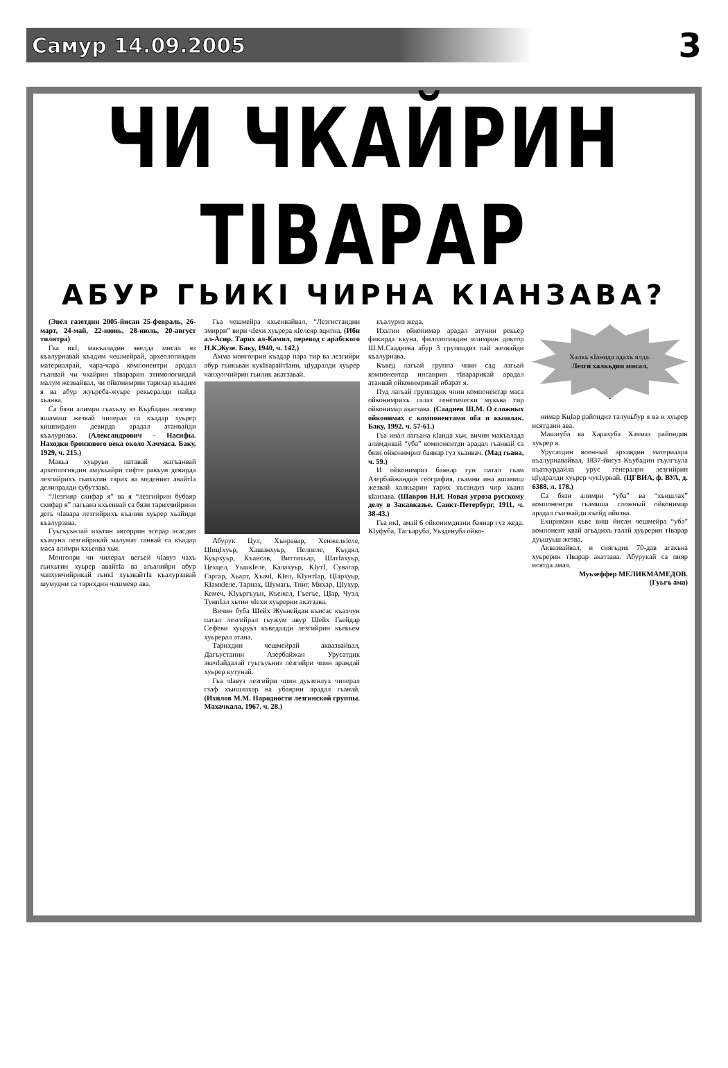Самур 14.09.2005 3
ЧИ ЧКАЙРИН ТIВАРАР
АБУР ГЬИКI ЧИРНА КIАНЗАВА?
(Эвел газетдин 2005-йисан 25-февраль, 26-март, 24-май, 22-июнь, 28-июль, 20-август тилитра)
Гьа икI, макъаладин эвелда мисал яз къалурнавай къадим чешмейрай, археологиядин материалрай, чара-чара компонентри арадал гъанвай чи чкайрин тIварарин этимологиядай малум жезвайвал, чи ойконимрин тарихар къадим я ва абур жуьреба-жуьре рекьералди пайда хьанва.
Са бязи алимри гьахьлу яз Къубадин лезгияр яшамиш жезвай чилерал са къадар хуьрер кишпирдин девирда арадал атанвайди къалурнава. (Александрович - Насифы. Находки бронзового века около Хачмаса. Баку, 1929, ч. 215.)
Макьа хуьруьн патавай жагъанвай археологиядин амукьайри сифте ракьун девирда лезгийрихъ гьихьтин тарих ва меденият авайтIа делилралди субутзава.
“Лезгияр скифар я” ва я “лезгийрин бубаяр скифар я” лагьана кхьенвай са бязи тарихчийрини дегь чIавара лезгийрихъ къалин хуьрер хьайиди къалурзава.
Гуьгъуьнлай ихьтин авторрин эсерар асасдиз къачуна лезгийрикай малумат ганвай са къадар маса алимри кхьенва хьи.
Монголри чи чилерал вегьей чIавуз чахъ гьихьтин хуьрер авайтIа ва агьалийри абур чапхунчийрикай гьикI хуьзвайтIа къалурзавай шумудни са тарихдин чешмеяр ава.
Гьа чешмейра кхьенвайвал, “Лезгистандин эмирри” вири чIехи хуьрера кIелеяр эцигна. (Ибн ал-Асир. Тарих ал-Камил, перевод с арабского Н.К.Жузе. Баку, 1940, ч. 142.)
Амма монголрин къадар пара тир ва лезгийри абур гьикьван кукIварайтIани, цIудралди хуьрер чапхунчийрин гьилик акатзавай.
Абурук Цул, Хъиравар, Хенжелкlеле, ЦIицIхуьр, Хашанхуьр, Пелпеле, Къудял, Куьрхуьр, Къансав, Виттихьар, ШатIахуьр, Цехцел, УьшкIеле, Калахуьр, КIутI, Сувагар, Гаргар, Хьарт, ХъачI, КIел, КIунтIар, ЦIархуьр, КIамкIеле, Тарнах, Шумагь, Тпиг, Михар, ЦIухур, Кемеч, КIуьргъуьн, Къежел, Гъегъе, ЦIар, Чуэл, ТунпIал хьтин чIехи хуьрерни акатзава.
Вичин буба Шейх Жуьнейдан къисас къахчун патал лезгийрал гьужум авур Шейх Гьейдар Сефеви хуьруьз къведалди лезгийрин кьекьем хуьрерал атана.
Тарихдин чешмейрай аквазвайвал, Дагъустанни Азербайжан Урусатдик экечIайдалай гуьгъуьниз лезгийри чпин арандай хуьрер кутунай.
Гьа чIавуз лезгийри чпин дуьзенлух чилерал гзаф хъишлахар ва убаярни арадал гьанай. (Ихилов М.М. Народности лезгинской группы. Махачкала, 1967. ч. 28.)
къалуриз жеда.
Ихьтин ойконимар арадал атунин рекьер фикирда кьуна, филологиядин илимрин доктор Ш.М.Саадиева абур 3 группадиз пай жезвайди къалурнава.
Къвед лагьай группа чпин сад лагьай компонентар инсанрин тIварарикай арадал атанвай ойконимрикай ибарат я.
Пуд лагьай группадик чпин компонентар маса ойконимрихъ галаз генетически мукьва тир ойконимар акатзава. (Саадиев Ш.М. О сложных ойконимах с компонентами оба и кышлак. Баку, 1992. ч. 57-61.)
Гьа инал лагьана кIанда хьи, вичин макъалада алимдивай “уба” компонентди арадал гьанвай са бязи ойконимриз баянар гуз хьанвач. (Мад гьана, ч. 59.)
И ойконимриз баянар гун патал гьам Азербайжандин география, гьамни ина яшамиш жезвай халкьарин тарих хъсандиз чир хьана кIанзава. (Шавров Н.И. Новая угроза русскому делу в Закавказье. Санкт-Петербург, 1911, ч. 38-43.)
Гьа икI, амай 6 ойконимдизни баянар гуз жеда. КIуфуба, Тагъаруба, Уьзденуба ойко-
Халкь кIанида адахъ ялда.
Лезги халкьдин мисал.
нимар КцIар райондиз талукьбур я ва и хуьрер исятдани ава.
Машиуба ва Харахуба Хачмаз райондин хуьрер я.
Урусатдин военный архивдин материалра къалурнавайвал, 1837-йисуз Къубадин гъулгъула къаткурдайла урус генералри лезгийрин цIудралди хуьрер чукIурнай. (ЦГВИА, ф. ВУА, д. 6388, л. 178.)
Са бязи алимри “уба” ва “хъишлах” компонентри гьамиша сложный ойконимар арадал гъизвайди къейд ийизва.
Ехиримжи кьве виш йисан чешмейра “уба” компонент квай агъадихъ галай хуьрерин тIварар дуьшуьш жезва.
Аквазвайвал, и сиягьдик 70-дав агакьна хуьрерин тIварар акатзава. Абурукай са пияр исятда амач.
Муьзеффер МЕЛИКМАМЕДОВ.
(Гуьгъ ама)